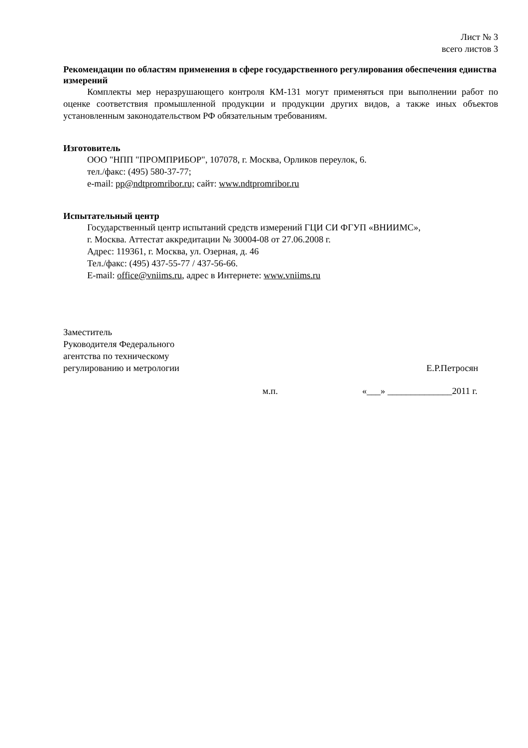Лист № 3
всего листов 3
Рекомендации по областям применения в сфере государственного регулирования обеспечения единства измерений
Комплекты мер неразрушающего контроля КМ-131 могут применяться при выполнении работ по оценке соответствия промышленной продукции и продукции других видов, а также иных объектов установленным законодательством РФ обязательным требованиям.
Изготовитель
ООО "НПП "ПРОМПРИБОР", 107078, г. Москва, Орликов переулок, 6.
тел./факс: (495) 580-37-77;
e-mail: pp@ndtpromribor.ru; сайт: www.ndtpromribor.ru
Испытательный центр
Государственный центр испытаний средств измерений ГЦИ СИ ФГУП «ВНИИМС»,
г. Москва. Аттестат аккредитации № 30004-08 от 27.06.2008 г.
Адрес: 119361, г. Москва, ул. Озерная, д. 46
Тел./факс: (495) 437-55-77 / 437-56-66.
E-mail: office@vniims.ru, адрес в Интернете: www.vniims.ru
Заместитель
Руководителя Федерального
агентства по техническому
регулированию и метрологии
Е.Р.Петросян
м.п. «___» ______________2011 г.